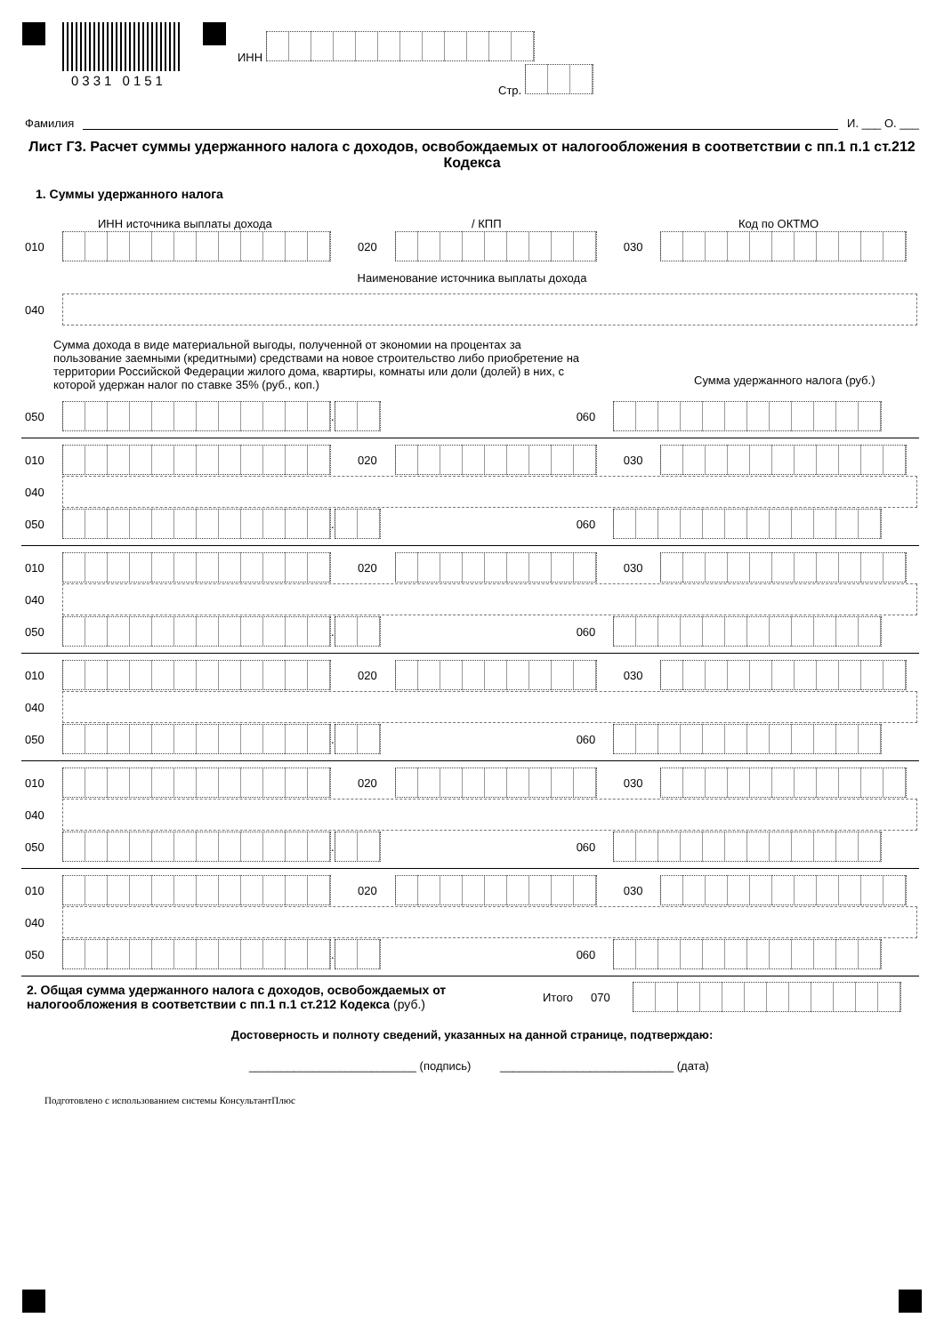0331 0151
ИНН
Стр.
Фамилия И. ___ О. ___
Лист Г3. Расчет суммы удержанного налога с доходов, освобождаемых от налогообложения в соответствии с пп.1 п.1 ст.212 Кодекса
1. Суммы удержанного налога
ИНН источника выплаты дохода / КПП Код по ОКТМО
010 020 030
Наименование источника выплаты дохода
040
Сумма дохода в виде материальной выгоды, полученной от экономии на процентах за пользование заемными (кредитными) средствами на новое строительство либо приобретение на территории Российской Федерации жилого дома, квартиры, комнаты или доли (долей) в них, с которой удержан налог по ставке 35% (руб., коп.)
Сумма удержанного налога (руб.)
050 . 060
010 020 030
040
050 . 060
010 020 030
040
050 . 060
010 020 030
040
050 . 060
010 020 030
040
050 . 060
010 020 030
040
050 . 060
2. Общая сумма удержанного налога с доходов, освобождаемых от налогообложения в соответствии с пп.1 п.1 ст.212 Кодекса (руб.)
Итого 070
Достоверность и полноту сведений, указанных на данной странице, подтверждаю:
__________________________ (подпись) ___________________________ (дата)
Подготовлено с использованием системы КонсультантПлюс